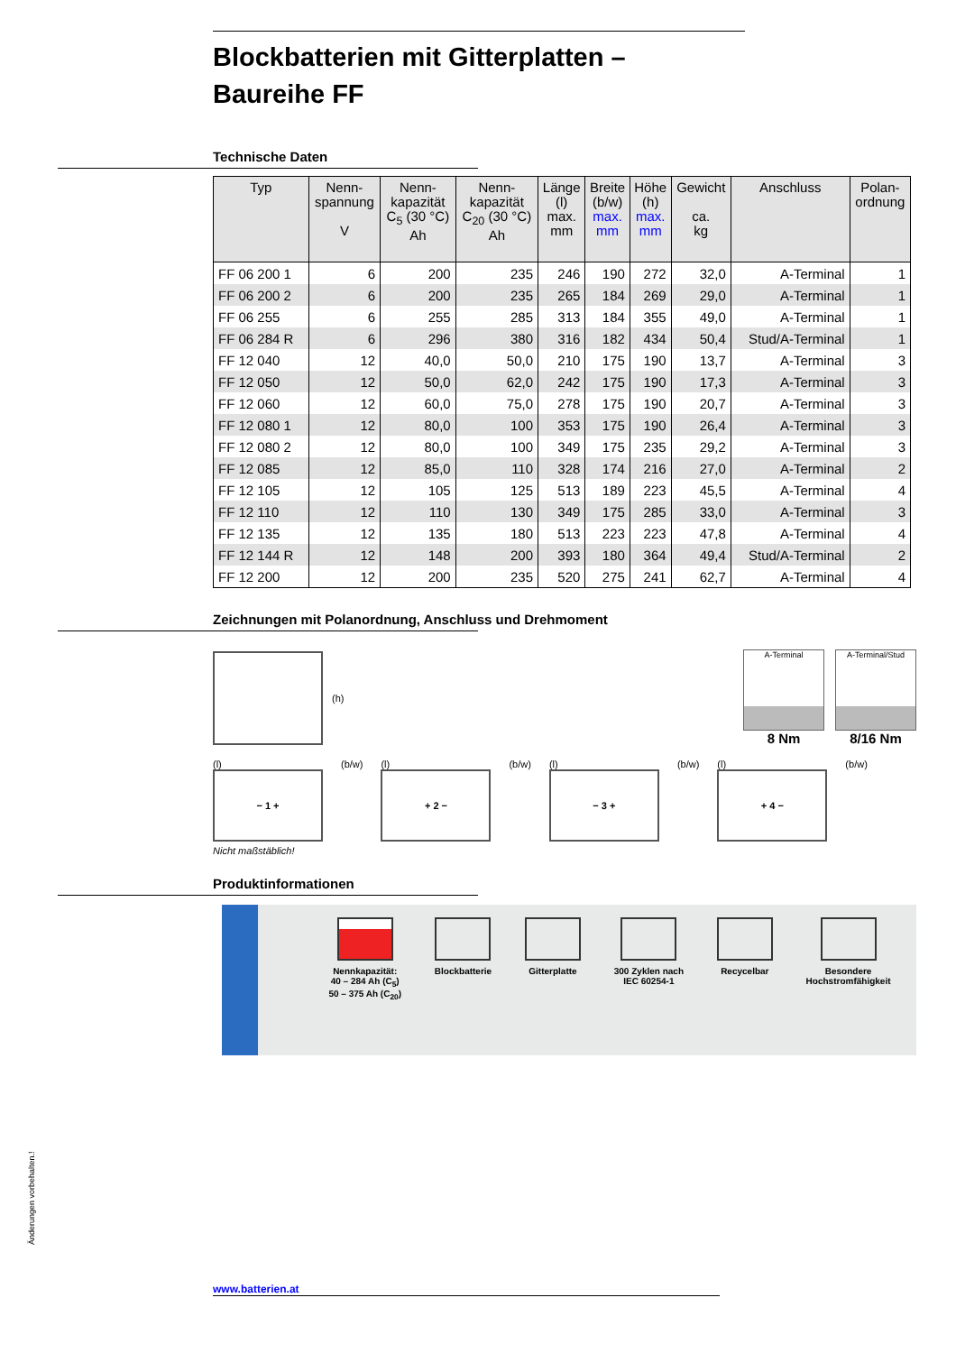Blockbatterien mit Gitterplatten –
Baureihe FF
Technische Daten
| Typ | Nenn- spannung V | Nenn- kapazität C<sub>5</sub> (30 °C) Ah | Nenn- kapazität C<sub>20</sub> (30 °C) Ah | Länge (l) max. mm | Breite (b/w) max. mm | Höhe (h) max. mm | Gewicht ca. kg | Anschluss | Polan- ordnung |
| --- | --- | --- | --- | --- | --- | --- | --- | --- | --- |
| FF 06 200 1 | 6 | 200 | 235 | 246 | 190 | 272 | 32,0 | A-Terminal | 1 |
| FF 06 200 2 | 6 | 200 | 235 | 265 | 184 | 269 | 29,0 | A-Terminal | 1 |
| FF 06 255 | 6 | 255 | 285 | 313 | 184 | 355 | 49,0 | A-Terminal | 1 |
| FF 06 284 R | 6 | 296 | 380 | 316 | 182 | 434 | 50,4 | Stud/A-Terminal | 1 |
| FF 12 040 | 12 | 40,0 | 50,0 | 210 | 175 | 190 | 13,7 | A-Terminal | 3 |
| FF 12 050 | 12 | 50,0 | 62,0 | 242 | 175 | 190 | 17,3 | A-Terminal | 3 |
| FF 12 060 | 12 | 60,0 | 75,0 | 278 | 175 | 190 | 20,7 | A-Terminal | 3 |
| FF 12 080 1 | 12 | 80,0 | 100 | 353 | 175 | 190 | 26,4 | A-Terminal | 3 |
| FF 12 080 2 | 12 | 80,0 | 100 | 349 | 175 | 235 | 29,2 | A-Terminal | 3 |
| FF 12 085 | 12 | 85,0 | 110 | 328 | 174 | 216 | 27,0 | A-Terminal | 2 |
| FF 12 105 | 12 | 105 | 125 | 513 | 189 | 223 | 45,5 | A-Terminal | 4 |
| FF 12 110 | 12 | 110 | 130 | 349 | 175 | 285 | 33,0 | A-Terminal | 3 |
| FF 12 135 | 12 | 135 | 180 | 513 | 223 | 223 | 47,8 | A-Terminal | 4 |
| FF 12 144 R | 12 | 148 | 200 | 393 | 180 | 364 | 49,4 | Stud/A-Terminal | 2 |
| FF 12 200 | 12 | 200 | 235 | 520 | 275 | 241 | 62,7 | A-Terminal | 4 |
Zeichnungen mit Polanordnung, Anschluss und Drehmoment
(h)
A-Terminal
8 Nm
A-Terminal/Stud
8/16 Nm
(l)
− 1 +
(b/w) (l)
+ 2 −
(b/w) (l)
− 3 +
(b/w) (l)
+ 4 −
(b/w)
Nicht maßstäblich!
Produktinformationen
Nennkapazität:
40 – 284 Ah (C<sub>5</sub>)
50 – 375 Ah (C<sub>20</sub>)
Blockbatterie Gitterplatte 300 Zyklen nach
IEC 60254-1
Recycelbar Besondere
Hochstromfähigkeit
Änderungen vorbehalten.!
www.batterien.at